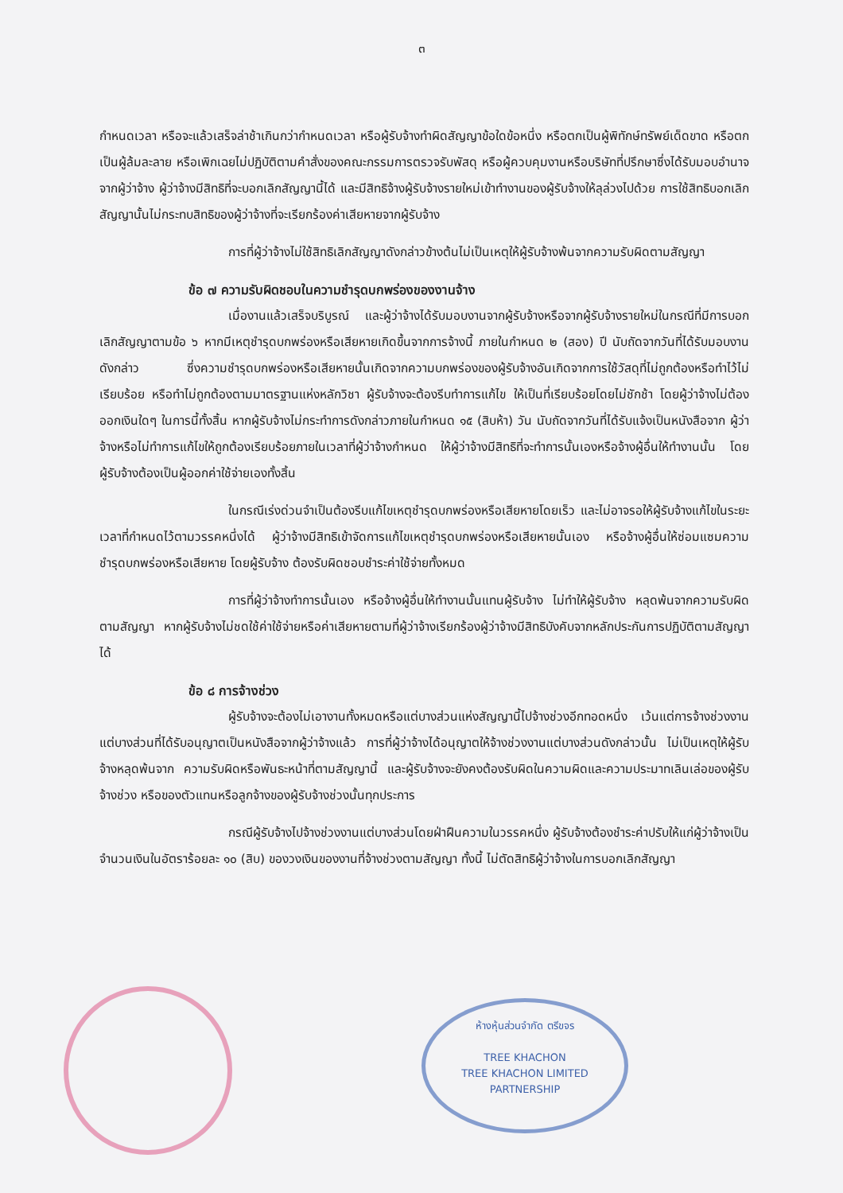๓
กำหนดเวลา หรือจะแล้วเสร็จล่าช้าเกินกว่ากำหนดเวลา หรือผู้รับจ้างทำผิดสัญญาข้อใดข้อหนึ่ง หรือตกเป็นผู้พิทักษ์ทรัพย์เด็ดขาด หรือตกเป็นผู้ล้มละลาย หรือเพิกเฉยไม่ปฏิบัติตามคำสั่งของคณะกรรมการตรวจรับพัสดุ หรือผู้ควบคุมงานหรือบริษัทที่ปรึกษาซึ่งได้รับมอบอำนาจจากผู้ว่าจ้าง ผู้ว่าจ้างมีสิทธิที่จะบอกเลิกสัญญานี้ได้ และมีสิทธิจ้างผู้รับจ้างรายใหม่เข้าทำงานของผู้รับจ้างให้ลุล่วงไปด้วย การใช้สิทธิบอกเลิกสัญญานั้นไม่กระทบสิทธิของผู้ว่าจ้างที่จะเรียกร้องค่าเสียหายจากผู้รับจ้าง
การที่ผู้ว่าจ้างไม่ใช้สิทธิเลิกสัญญาดังกล่าวข้างต้นไม่เป็นเหตุให้ผู้รับจ้างพ้นจากความรับผิดตามสัญญา
ข้อ ๗ ความรับผิดชอบในความชำรุดบกพร่องของงานจ้าง
เมื่องานแล้วเสร็จบริบูรณ์ และผู้ว่าจ้างได้รับมอบงานจากผู้รับจ้างหรือจากผู้รับจ้างรายใหม่ในกรณีที่มีการบอกเลิกสัญญาตามข้อ ๖ หากมีเหตุชำรุดบกพร่องหรือเสียหายเกิดขึ้นจากการจ้างนี้ ภายในกำหนด ๒ (สอง) ปี นับถัดจากวันที่ได้รับมอบงานดังกล่าว ซึ่งความชำรุดบกพร่องหรือเสียหายนั้นเกิดจากความบกพร่องของผู้รับจ้างอันเกิดจากการใช้วัสดุที่ไม่ถูกต้องหรือทำไว้ไม่เรียบร้อย หรือทำไม่ถูกต้องตามมาตรฐานแห่งหลักวิชา ผู้รับจ้างจะต้องรีบทำการแก้ไข ให้เป็นที่เรียบร้อยโดยไม่ชักช้า โดยผู้ว่าจ้างไม่ต้องออกเงินใดๆ ในการนี้ทั้งสิ้น หากผู้รับจ้างไม่กระทำการดังกล่าวภายในกำหนด ๑๕ (สิบห้า) วัน นับถัดจากวันที่ได้รับแจ้งเป็นหนังสือจาก ผู้ว่าจ้างหรือไม่ทำการแก้ไขให้ถูกต้องเรียบร้อยภายในเวลาที่ผู้ว่าจ้างกำหนด ให้ผู้ว่าจ้างมีสิทธิที่จะทำการนั้นเองหรือจ้างผู้อื่นให้ทำงานนั้น โดยผู้รับจ้างต้องเป็นผู้ออกค่าใช้จ่ายเองทั้งสิ้น
ในกรณีเร่งด่วนจำเป็นต้องรีบแก้ไขเหตุชำรุดบกพร่องหรือเสียหายโดยเร็ว และไม่อาจรอให้ผู้รับจ้างแก้ไขในระยะเวลาที่กำหนดไว้ตามวรรคหนึ่งได้ ผู้ว่าจ้างมีสิทธิเข้าจัดการแก้ไขเหตุชำรุดบกพร่องหรือเสียหายนั้นเอง หรือจ้างผู้อื่นให้ซ่อมแซมความชำรุดบกพร่องหรือเสียหาย โดยผู้รับจ้าง ต้องรับผิดชอบชำระค่าใช้จ่ายทั้งหมด
การที่ผู้ว่าจ้างทำการนั้นเอง หรือจ้างผู้อื่นให้ทำงานนั้นแทนผู้รับจ้าง ไม่ทำให้ผู้รับจ้าง หลุดพ้นจากความรับผิดตามสัญญา หากผู้รับจ้างไม่ชดใช้ค่าใช้จ่ายหรือค่าเสียหายตามที่ผู้ว่าจ้างเรียกร้องผู้ว่าจ้างมีสิทธิบังคับจากหลักประกันการปฏิบัติตามสัญญาได้
ข้อ ๘ การจ้างช่วง
ผู้รับจ้างจะต้องไม่เอางานทั้งหมดหรือแต่บางส่วนแห่งสัญญานี้ไปจ้างช่วงอีกทอดหนึ่ง เว้นแต่การจ้างช่วงงานแต่บางส่วนที่ได้รับอนุญาตเป็นหนังสือจากผู้ว่าจ้างแล้ว การที่ผู้ว่าจ้างได้อนุญาตให้จ้างช่วงงานแต่บางส่วนดังกล่าวนั้น ไม่เป็นเหตุให้ผู้รับจ้างหลุดพ้นจาก ความรับผิดหรือพันธะหน้าที่ตามสัญญานี้ และผู้รับจ้างจะยังคงต้องรับผิดในความผิดและความประมาทเลินเล่อของผู้รับจ้างช่วง หรือของตัวแทนหรือลูกจ้างของผู้รับจ้างช่วงนั้นทุกประการ
กรณีผู้รับจ้างไปจ้างช่วงงานแต่บางส่วนโดยฝ่าฝืนความในวรรคหนึ่ง ผู้รับจ้างต้องชำระค่าปรับให้แก่ผู้ว่าจ้างเป็นจำนวนเงินในอัตราร้อยละ ๑๐ (สิบ) ของวงเงินของงานที่จ้างช่วงตามสัญญา ทั้งนี้ ไม่ตัดสิทธิผู้ว่าจ้างในการบอกเลิกสัญญา
ห้างหุ้นส่วนจำกัด ตรีขจร
TREE KHACHON
TREE KHACHON LIMITED PARTNERSHIP